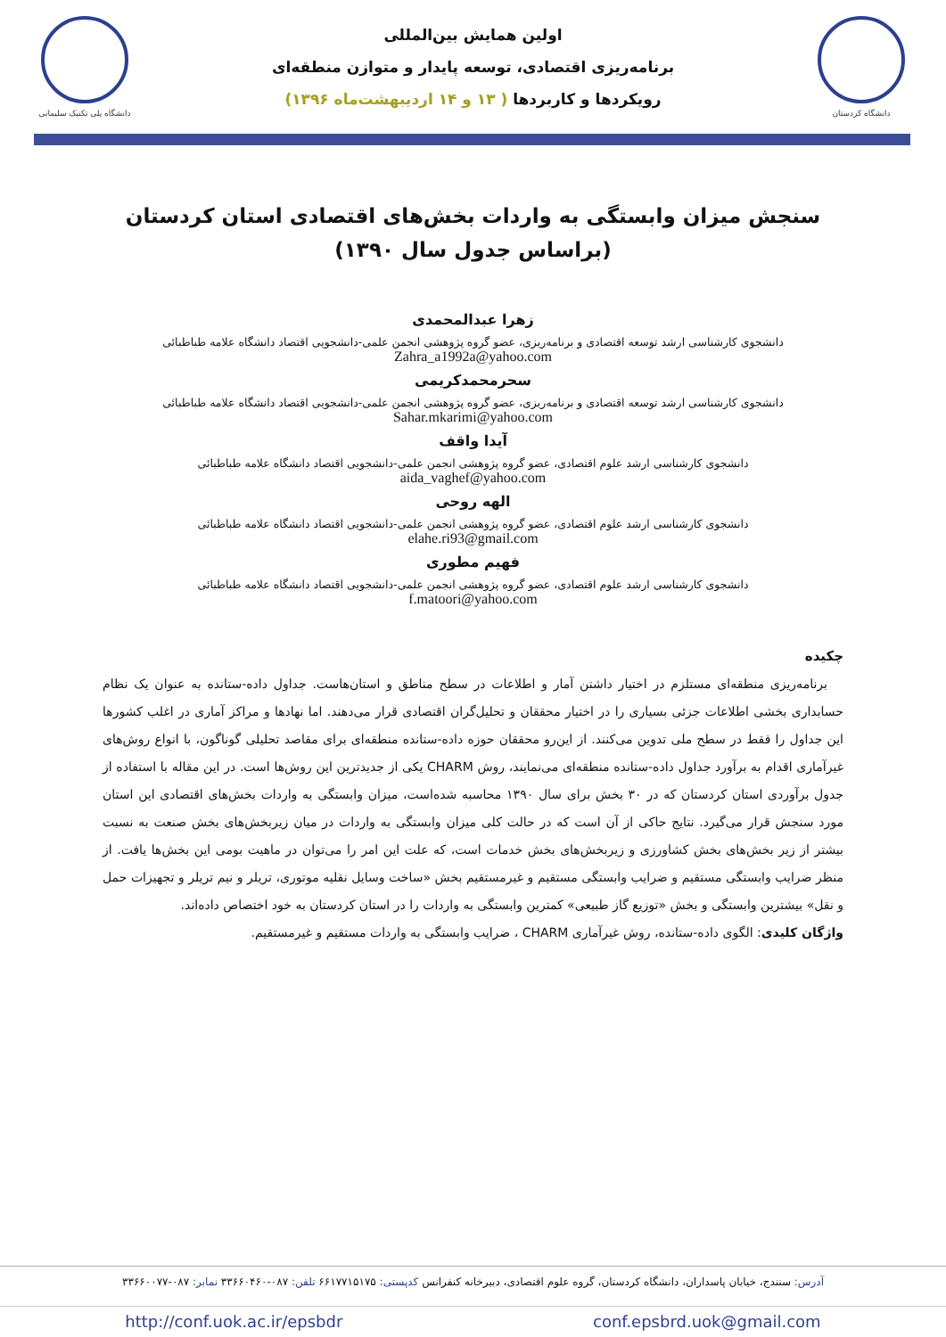دانشگاه پلی تکنیک سلیمانی
اولین همایش بین‌المللی
برنامه‌ریزی اقتصادی، توسعه پایدار و متوازن منطقه‌ای
رویکردها و کاربردها ( ۱۳ و ۱۴ اردیبهشت‌ماه ۱۳۹۶)
دانشگاه کردستان
سنجش میزان وابستگی به واردات بخش‌های اقتصادی استان کردستان
(براساس جدول سال ۱۳۹۰)
زهرا عبدالمحمدی
دانشجوی کارشناسی ارشد توسعه اقتصادی و برنامه‌ریزی، عضو گروه پژوهشی انجمن علمی-دانشجویی اقتصاد دانشگاه علامه طباطبائی
Zahra_a1992a@yahoo.com
سحرمحمدکریمی
دانشجوی کارشناسی ارشد توسعه اقتصادی و برنامه‌ریزی، عضو گروه پژوهشی انجمن علمی-دانشجویی اقتصاد دانشگاه علامه طباطبائی
Sahar.mkarimi@yahoo.com
آیدا واقف
دانشجوی کارشناسی ارشد علوم اقتصادی، عضو گروه پژوهشی انجمن علمی-دانشجویی اقتصاد دانشگاه علامه طباطبائی
aida_vaghef@yahoo.com
الهه روحی
دانشجوی کارشناسی ارشد علوم اقتصادی، عضو گروه پژوهشی انجمن علمی-دانشجویی اقتصاد دانشگاه علامه طباطبائی
elahe.ri93@gmail.com
فهیم مطوری
دانشجوی کارشناسی ارشد علوم اقتصادی، عضو گروه پژوهشی انجمن علمی-دانشجویی اقتصاد دانشگاه علامه طباطبائی
f.matoori@yahoo.com
چکیده
برنامه‌ریزی منطقه‌ای مستلزم در اختیار داشتن آمار و اطلاعات در سطح مناطق و استان‌هاست. جداول داده-ستانده به عنوان یک نظام حسابداری بخشی اطلاعات جزئی بسیاری را در اختیار محققان و تحلیل‌گران اقتصادی قرار می‌دهند. اما نهادها و مراکز آماری در اغلب کشورها این جداول را فقط در سطح ملی تدوین می‌کنند. از این‌رو محققان حوزه داده-ستانده منطقه‌ای برای مقاصد تحلیلی گوناگون، با انواع روش‌های غیرآماری اقدام به برآورد جداول داده-ستانده منطقه‌ای می‌نمایند، روش CHARM یکی از جدیدترین این روش‌ها است. در این مقاله با استفاده از جدول برآوردی استان کردستان که در ۳۰ بخش برای سال ۱۳۹۰ محاسبه شده‌است، میزان وابستگی به واردات بخش‌های اقتصادی این استان مورد سنجش قرار می‌گیرد. نتایج حاکی از آن است که در حالت کلی میزان وابستگی به واردات در میان زیربخش‌های بخش صنعت به نسبت بیشتر از زیر بخش‌های بخش کشاورزی و زیربخش‌های بخش خدمات است، که علت این امر را می‌توان در ماهیت بومی این بخش‌ها یافت. از منظر ضرایب وابستگی مستقیم و ضرایب وابستگی مستقیم و غیرمستقیم بخش «ساخت وسایل نقلیه موتوری، تریلر و نیم تریلر و تجهیزات حمل و نقل» بیشترین وابستگی و بخش «توزیع گاز طبیعی» کمترین وابستگی به واردات را در استان کردستان به خود اختصاص داده‌اند.
واژگان کلیدی: الگوی داده-ستانده، روش غیرآماری CHARM ، ضرایب وابستگی به واردات مستقیم و غیرمستقیم.
آدرس: سنندج، خیابان پاسداران، دانشگاه کردستان، گروه علوم اقتصادی، دبیرخانه کنفرانس کدپستی: ۶۶۱۷۷۱۵۱۷۵ تلفن: ۰۸۷-۳۳۶۶۰۴۶۰ نمابر: ۰۸۷-۳۳۶۶۰۰۷۷
http://conf.uok.ac.ir/epsbdr conf.epsbrd.uok@gmail.com